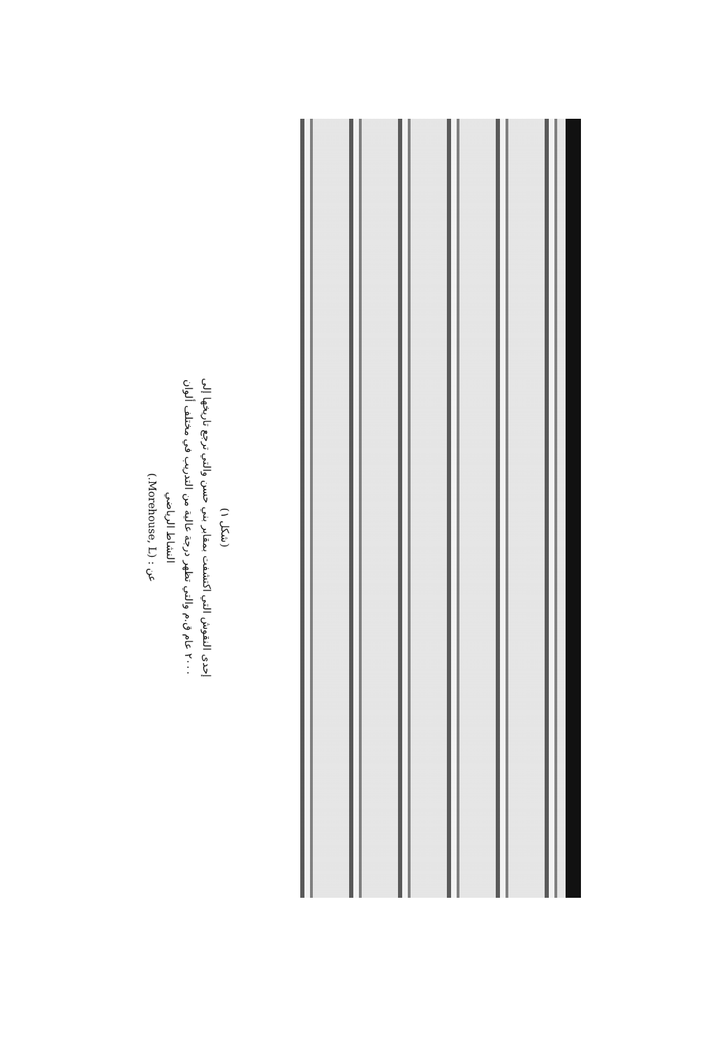(شكل ١)
إحدى النقوش التي اكتشفت بمقابر بني حسن والتي ترجع تاريخها إلى
٢٠٠٠ عام ق.م والتي تظهر درجة عالية من التدريب في مختلف ألوان
النشاط الرياضي
عن : (Morehouse, L.)